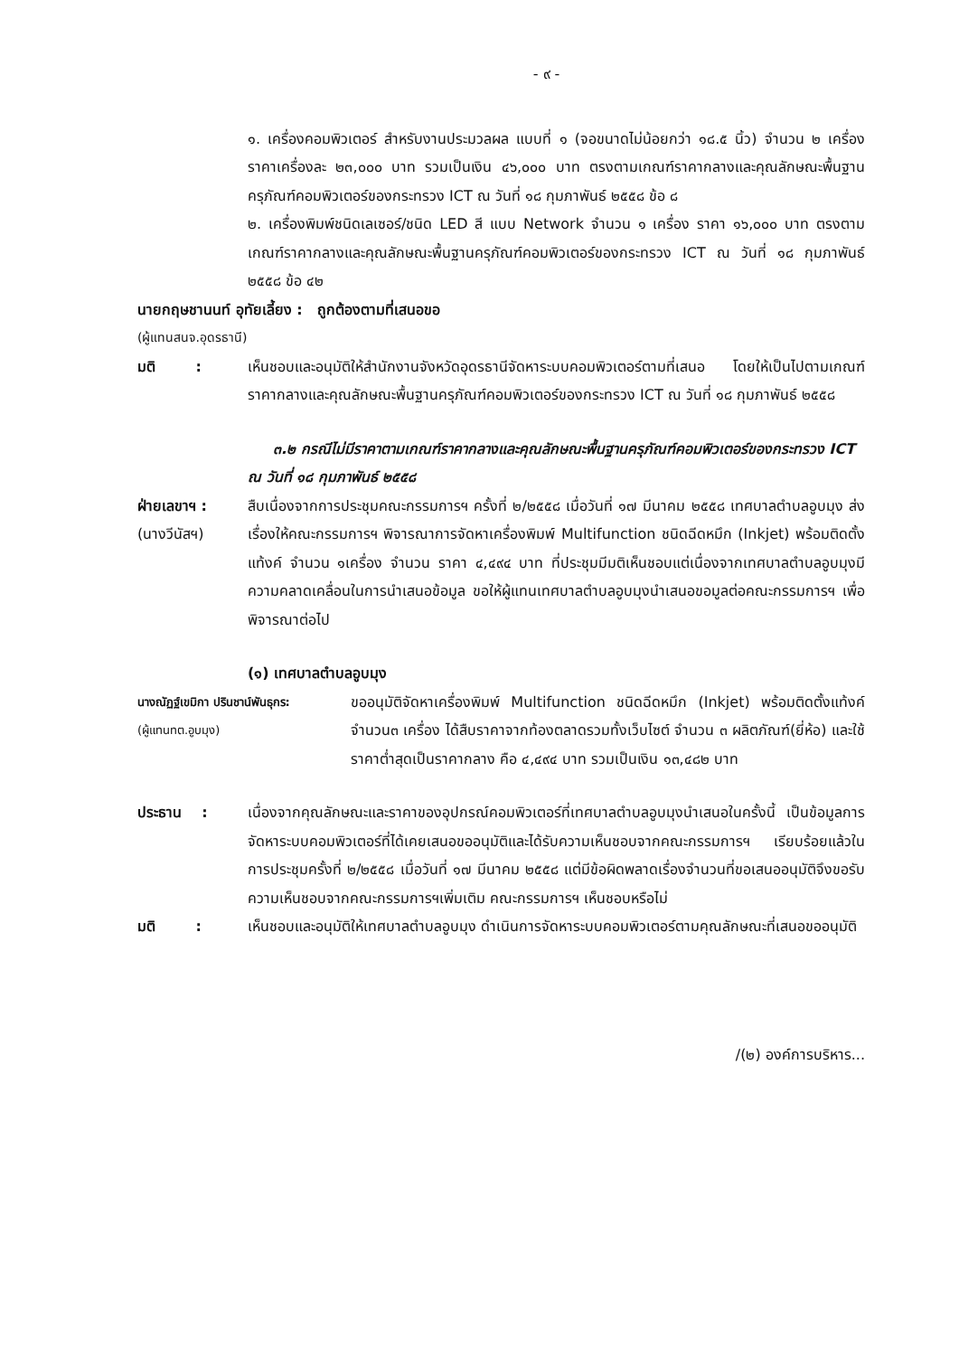- ๙ -
๑. เครื่องคอมพิวเตอร์ สำหรับงานประมวลผล แบบที่ ๑ (จอขนาดไม่น้อยกว่า ๑๘.๕ นิ้ว) จำนวน ๒ เครื่อง ราคาเครื่องละ ๒๓,๐๐๐ บาท รวมเป็นเงิน ๔๖,๐๐๐ บาท ตรงตามเกณฑ์ราคากลางและคุณลักษณะพื้นฐานครุภัณฑ์คอมพิวเตอร์ของกระทรวง ICT ณ วันที่ ๑๘ กุมภาพันธ์ ๒๕๕๘ ข้อ ๘
๒. เครื่องพิมพ์ชนิดเลเซอร์/ชนิด LED สี แบบ Network จำนวน ๑ เครื่อง ราคา ๑๖,๐๐๐ บาท ตรงตามเกณฑ์ราคากลางและคุณลักษณะพื้นฐานครุภัณฑ์คอมพิวเตอร์ของกระทรวง ICT ณ วันที่ ๑๘ กุมภาพันธ์ ๒๕๕๘ ข้อ ๔๒
นายกฤษชานนท์ อุทัยเลี้ยง : ถูกต้องตามที่เสนอขอ
(ผู้แทนสนจ.อุดรธานี)
มติ : เห็นชอบและอนุมัติให้สำนักงานจังหวัดอุดรธานีจัดหาระบบคอมพิวเตอร์ตามที่เสนอ โดยให้เป็นไปตามเกณฑ์ราคากลางและคุณลักษณะพื้นฐานครุภัณฑ์คอมพิวเตอร์ของกระทรวง ICT ณ วันที่ ๑๘ กุมภาพันธ์ ๒๕๕๘
๓.๒ กรณีไม่มีราคาตามเกณฑ์ราคากลางและคุณลักษณะพื้นฐานครุภัณฑ์คอมพิวเตอร์ของกระทรวง ICT ณ วันที่ ๑๘ กุมภาพันธ์ ๒๕๕๘
ฝ่ายเลขาฯ :
(นางวีนัสฯ)
สืบเนื่องจากการประชุมคณะกรรมการฯ ครั้งที่ ๒/๒๕๕๘ เมื่อวันที่ ๑๗ มีนาคม ๒๕๕๘ เทศบาลตำบลอูบมุง ส่งเรื่องให้คณะกรรมการฯ พิจารณาการจัดหาเครื่องพิมพ์ Multifunction ชนิดฉีดหมึก (Inkjet) พร้อมติดตั้งแท้งค์ จำนวน ๑เครื่อง จำนวน ราคา ๔,๔๙๔ บาท ที่ประชุมมีมติเห็นชอบแต่เนื่องจากเทศบาลตำบลอูบมุงมีความคลาดเคลื่อนในการนำเสนอข้อมูล ขอให้ผู้แทนเทศบาลตำบลอูบมุงนำเสนอขอมูลต่อคณะกรรมการฯ เพื่อพิจารณาต่อไป
(๑) เทศบาลตำบลอูบมุง
นางณัฏฐ์เขมิกา ปรินชาน์พันธุกร:
(ผู้แทนทต.อูบมุง)
ขออนุมัติจัดหาเครื่องพิมพ์ Multifunction ชนิดฉีดหมึก (Inkjet) พร้อมติดตั้งแท้งค์ จำนวน๓ เครื่อง ได้สืบราคาจากท้องตลาดรวมทั้งเว็บไซต์ จำนวน ๓ ผลิตภัณฑ์(ยี่ห้อ) และใช้ราคาต่ำสุดเป็นราคากลาง คือ ๔,๔๙๔ บาท รวมเป็นเงิน ๑๓,๔๘๒ บาท
ประธาน : เนื่องจากคุณลักษณะและราคาของอุปกรณ์คอมพิวเตอร์ที่เทศบาลตำบลอูบมุงนำเสนอในครั้งนี้ เป็นข้อมูลการจัดหาระบบคอมพิวเตอร์ที่ได้เคยเสนอขออนุมัติและได้รับความเห็นชอบจากคณะกรรมการฯ เรียบร้อยแล้วในการประชุมครั้งที่ ๒/๒๕๕๘ เมื่อวันที่ ๑๗ มีนาคม ๒๕๕๘ แต่มีข้อผิดพลาดเรื่องจำนวนที่ขอเสนออนุมัติจึงขอรับความเห็นชอบจากคณะกรรมการฯเพิ่มเติม คณะกรรมการฯ เห็นชอบหรือไม่
มติ : เห็นชอบและอนุมัติให้เทศบาลตำบลอูบมุง ดำเนินการจัดหาระบบคอมพิวเตอร์ตามคุณลักษณะที่เสนอขออนุมัติ
/(๒) องค์การบริหาร...